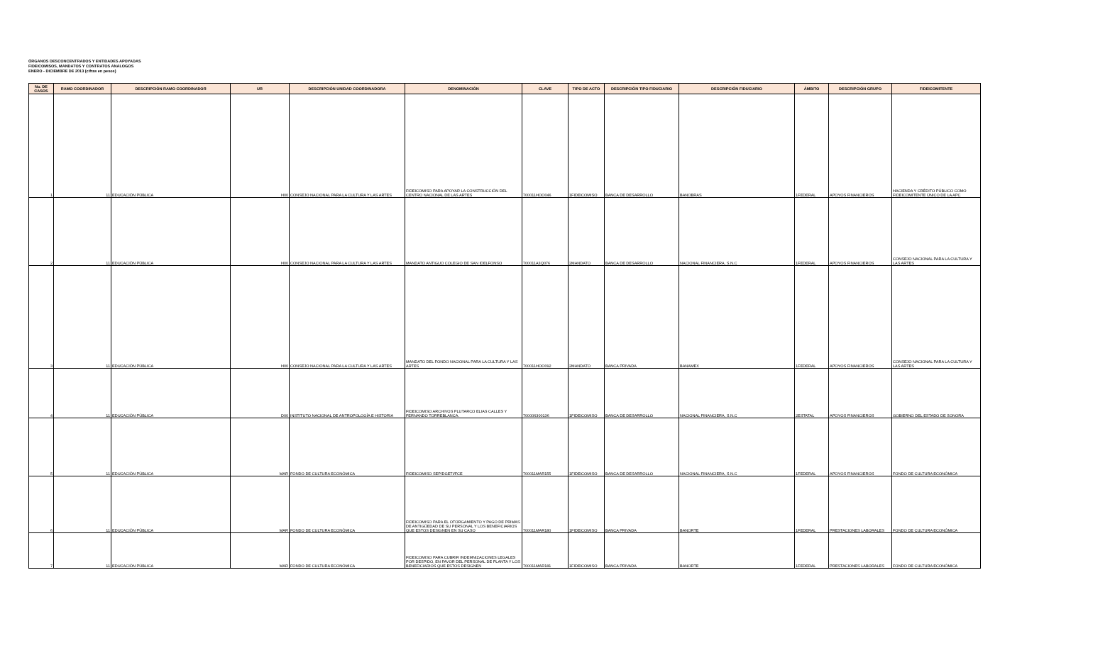ÓRGANOS DESCONCENTRADOS Y ENTIDADES APOYADAS
FIDEICOMISOS, MANDATOS Y CONTRATOS ANALOGOS
ENERO - DICIEMBRE DE 2013 (cifras en pesos)
| No. DE CASOS | RAMO COORDINADOR | DESCRIPCIÓN RAMO COORDINADOR | UR | DESCRIPCIÓN UNIDAD COORDINADORA | DENOMINACIÓN | CLAVE | TIPO DE ACTO | DESCRIPCIÓN TIPO FIDUCIARIO | DESCRIPCIÓN FIDUCIARIO | ÁMBITO | DESCRIPCIÓN GRUPO | FIDEICOMITENTE |
| --- | --- | --- | --- | --- | --- | --- | --- | --- | --- | --- | --- | --- |
| 1 | 11 | EDUCACIÓN PÚBLICA | H00 | CONSEJO NACIONAL PARA LA CULTURA Y LAS ARTES | FIDEICOMISO PARA APOYAR LA CONSTRUCCIÓN DEL CENTRO NACIONAL DE LAS ARTES | 700011HOO046 | 1FIDEICOMISO | BANCA DE DESARROLLO | BANOBRAS | 1FEDERAL | APOYOS FINANCIEROS | HACIENDA Y CRÉDITO PÚBLICO COMO FIDEICOMITENTE ÚNICO DE LA APC |
| 2 | 11 | EDUCACIÓN PÚBLICA | H00 | CONSEJO NACIONAL PARA LA CULTURA Y LAS ARTES | MANDATO ANTIGUO COLEGIO DE SAN IDELFONSO | 700011A3Q076 | 2MANDATO | BANCA DE DESARROLLO | NACIONAL FINANCIERA, S.N.C | 1FEDERAL | APOYOS FINANCIEROS | CONSEJO NACIONAL PARA LA CULTURA Y LAS ARTES |
| 3 | 11 | EDUCACIÓN PÚBLICA | H00 | CONSEJO NACIONAL PARA LA CULTURA Y LAS ARTES | MANDATO DEL FONDO NACIONAL PARA LA CULTURA Y LAS ARTES | 700011HOO092 | 2MANDATO | BANCA PRIVADA | BANAMEX | 1FEDERAL | APOYOS FINANCIEROS | CONSEJO NACIONAL PARA LA CULTURA Y LAS ARTES |
| 4 | 11 | EDUCACIÓN PÚBLICA | D00 | INSTITUTO NACIONAL DE ANTROPOLOGÍA E HISTORIA | FIDEICOMISO ARCHIVOS PLUTARCO ELIAS CALLES Y FERNANDO TORREBLANCA. | 700006300136 | 1FIDEICOMISO | BANCA DE DESARROLLO | NACIONAL FINANCIERA, S.N.C | 2ESTATAL | APOYOS FINANCIEROS | GOBIERNO DEL ESTADO DE SONORA |
| 5 | 11 | EDUCACIÓN PÚBLICA | MAR | FONDO DE CULTURA ECONÓMICA | FIDEICOMISO SEP/DGETI/FCE | 700011MAR155 | 1FIDEICOMISO | BANCA DE DESARROLLO | NACIONAL FINANCIERA, S.N.C | 1FEDERAL | APOYOS FINANCIEROS | FONDO DE CULTURA ECONÓMICA |
| 6 | 11 | EDUCACIÓN PÚBLICA | MAR | FONDO DE CULTURA ECONÓMICA | FIDEICOMISO PARA EL OTORGAMIENTO Y PAGO DE PRIMAS DE ANTIGÜEDAD DE SU PERSONAL Y LOS BENEFICIARIOS QUE ESTOS DESIGNEN EN SU CASO | 700011MAR180 | 1FIDEICOMISO | BANCA PRIVADA | BANORTE | 1FEDERAL | PRESTACIONES LABORALES | FONDO DE CULTURA ECONÓMICA |
| 7 | 11 | EDUCACIÓN PÚBLICA | MAR | FONDO DE CULTURA ECONÓMICA | FIDEICOMISO PARA CUBRIR INDEMNIZACIONES LEGALES POR DESPIDO, EN FAVOR DEL PERSONAL DE PLANTA Y LOS BENEFICIARIOS QUE ESTOS DESIGNEN | 700011MAR181 | 1FIDEICOMISO | BANCA PRIVADA | BANORTE | 1FEDERAL | PRESTACIONES LABORALES | FONDO DE CULTURA ECONÓMICA |